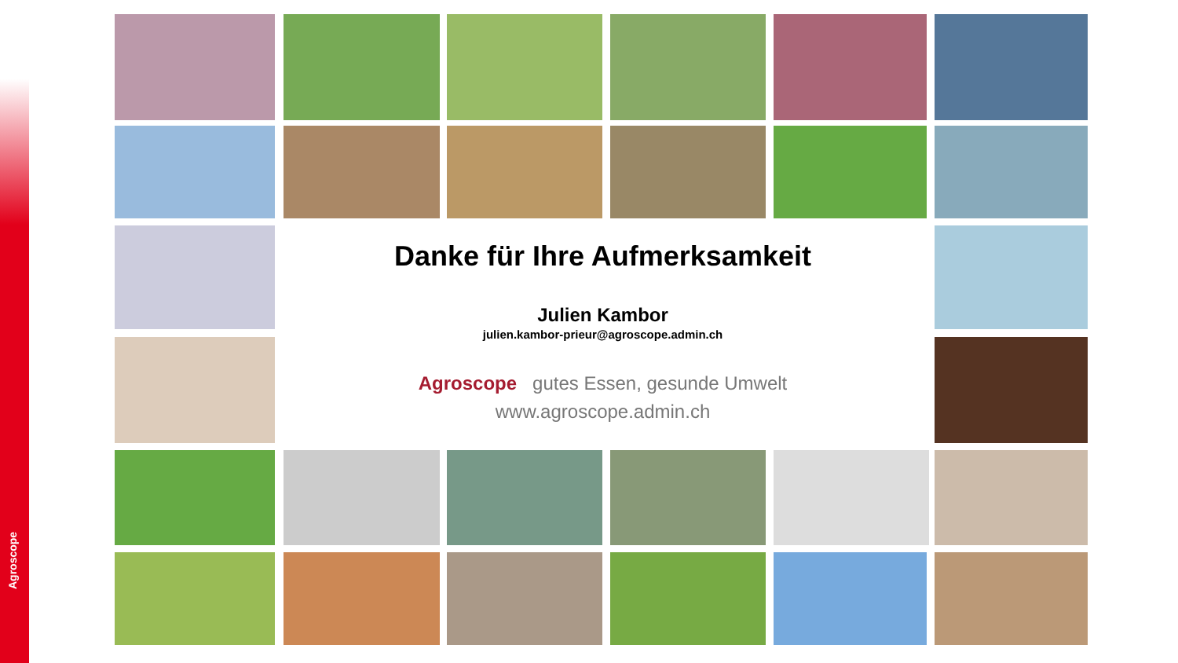Agroscope
Danke für Ihre Aufmerksamkeit
Julien Kambor
julien.kambor-prieur@agroscope.admin.ch
Agroscope gutes Essen, gesunde Umwelt
www.agroscope.admin.ch